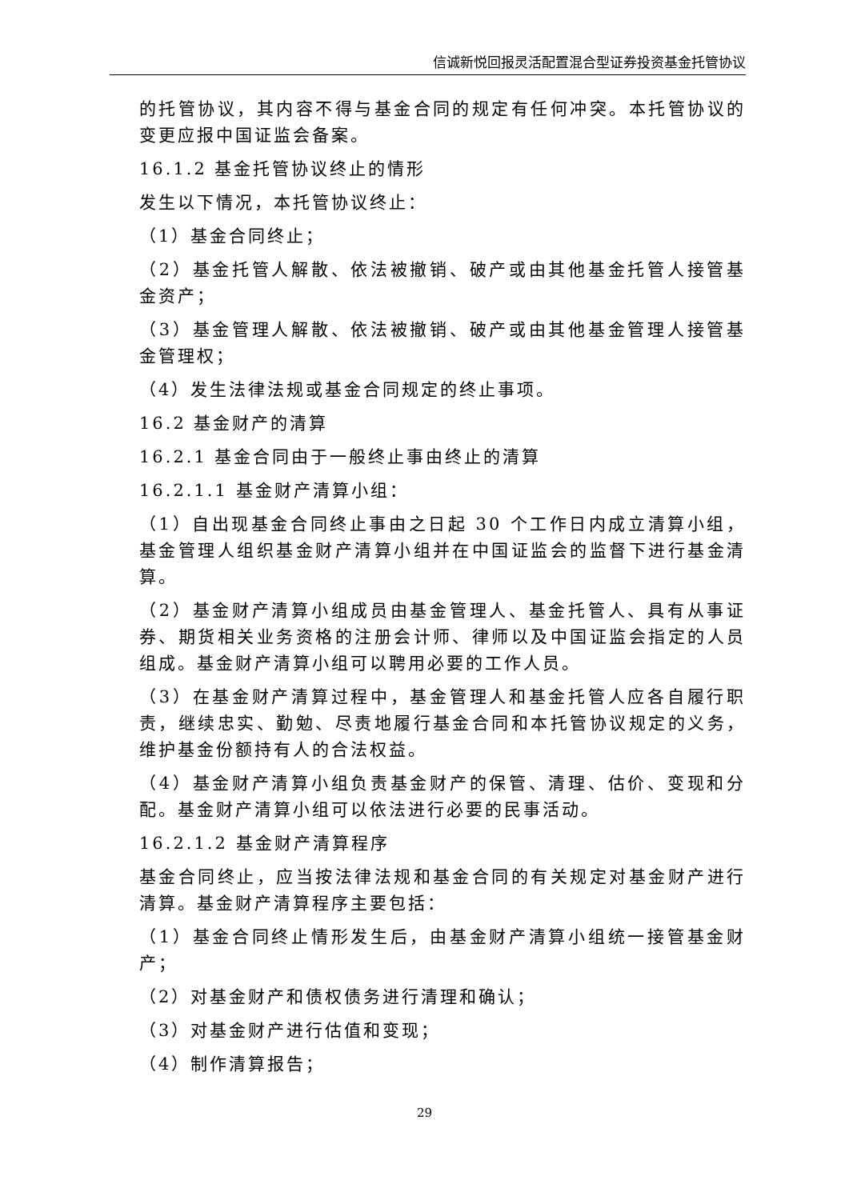信诚新悦回报灵活配置混合型证券投资基金托管协议
的托管协议，其内容不得与基金合同的规定有任何冲突。本托管协议的变更应报中国证监会备案。
16.1.2 基金托管协议终止的情形
发生以下情况，本托管协议终止：
（1）基金合同终止；
（2）基金托管人解散、依法被撤销、破产或由其他基金托管人接管基金资产；
（3）基金管理人解散、依法被撤销、破产或由其他基金管理人接管基金管理权；
（4）发生法律法规或基金合同规定的终止事项。
16.2 基金财产的清算
16.2.1 基金合同由于一般终止事由终止的清算
16.2.1.1 基金财产清算小组：
（1）自出现基金合同终止事由之日起 30 个工作日内成立清算小组，基金管理人组织基金财产清算小组并在中国证监会的监督下进行基金清算。
（2）基金财产清算小组成员由基金管理人、基金托管人、具有从事证券、期货相关业务资格的注册会计师、律师以及中国证监会指定的人员组成。基金财产清算小组可以聘用必要的工作人员。
（3）在基金财产清算过程中，基金管理人和基金托管人应各自履行职责，继续忠实、勤勉、尽责地履行基金合同和本托管协议规定的义务，维护基金份额持有人的合法权益。
（4）基金财产清算小组负责基金财产的保管、清理、估价、变现和分配。基金财产清算小组可以依法进行必要的民事活动。
16.2.1.2 基金财产清算程序
基金合同终止，应当按法律法规和基金合同的有关规定对基金财产进行清算。基金财产清算程序主要包括：
（1）基金合同终止情形发生后，由基金财产清算小组统一接管基金财产；
（2）对基金财产和债权债务进行清理和确认；
（3）对基金财产进行估值和变现；
（4）制作清算报告；
29